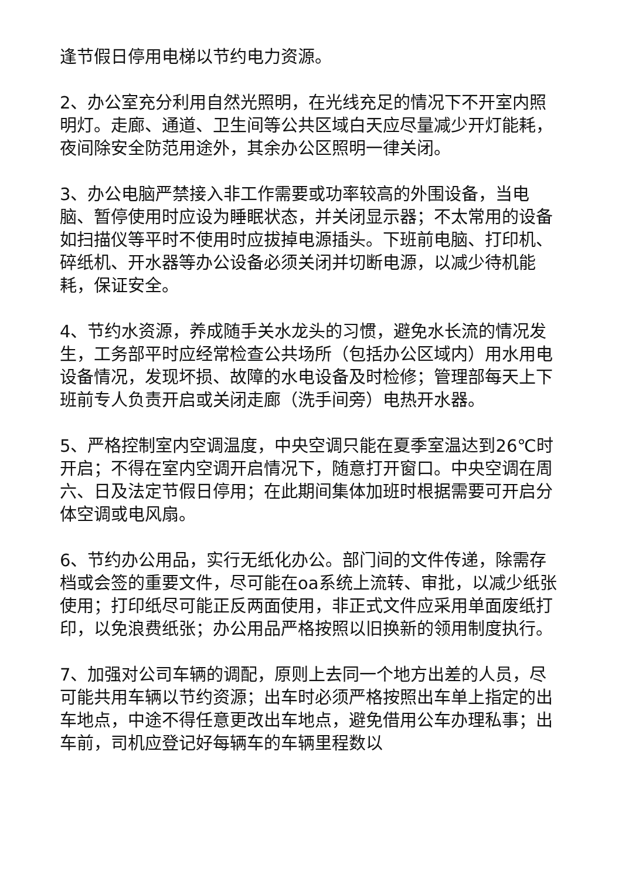逢节假日停用电梯以节约电力资源。
2、办公室充分利用自然光照明，在光线充足的情况下不开室内照明灯。走廊、通道、卫生间等公共区域白天应尽量减少开灯能耗，夜间除安全防范用途外，其余办公区照明一律关闭。
3、办公电脑严禁接入非工作需要或功率较高的外围设备，当电脑、暂停使用时应设为睡眠状态，并关闭显示器；不太常用的设备如扫描仪等平时不使用时应拔掉电源插头。下班前电脑、打印机、碎纸机、开水器等办公设备必须关闭并切断电源，以减少待机能耗，保证安全。
4、节约水资源，养成随手关水龙头的习惯，避免水长流的情况发生，工务部平时应经常检查公共场所（包括办公区域内）用水用电设备情况，发现坏损、故障的水电设备及时检修；管理部每天上下班前专人负责开启或关闭走廊（洗手间旁）电热开水器。
5、严格控制室内空调温度，中央空调只能在夏季室温达到26℃时开启；不得在室内空调开启情况下，随意打开窗口。中央空调在周六、日及法定节假日停用；在此期间集体加班时根据需要可开启分体空调或电风扇。
6、节约办公用品，实行无纸化办公。部门间的文件传递，除需存档或会签的重要文件，尽可能在oa系统上流转、审批，以减少纸张使用；打印纸尽可能正反两面使用，非正式文件应采用单面废纸打印，以免浪费纸张；办公用品严格按照以旧换新的领用制度执行。
7、加强对公司车辆的调配，原则上去同一个地方出差的人员，尽可能共用车辆以节约资源；出车时必须严格按照出车单上指定的出车地点，中途不得任意更改出车地点，避免借用公车办理私事；出车前，司机应登记好每辆车的车辆里程数以